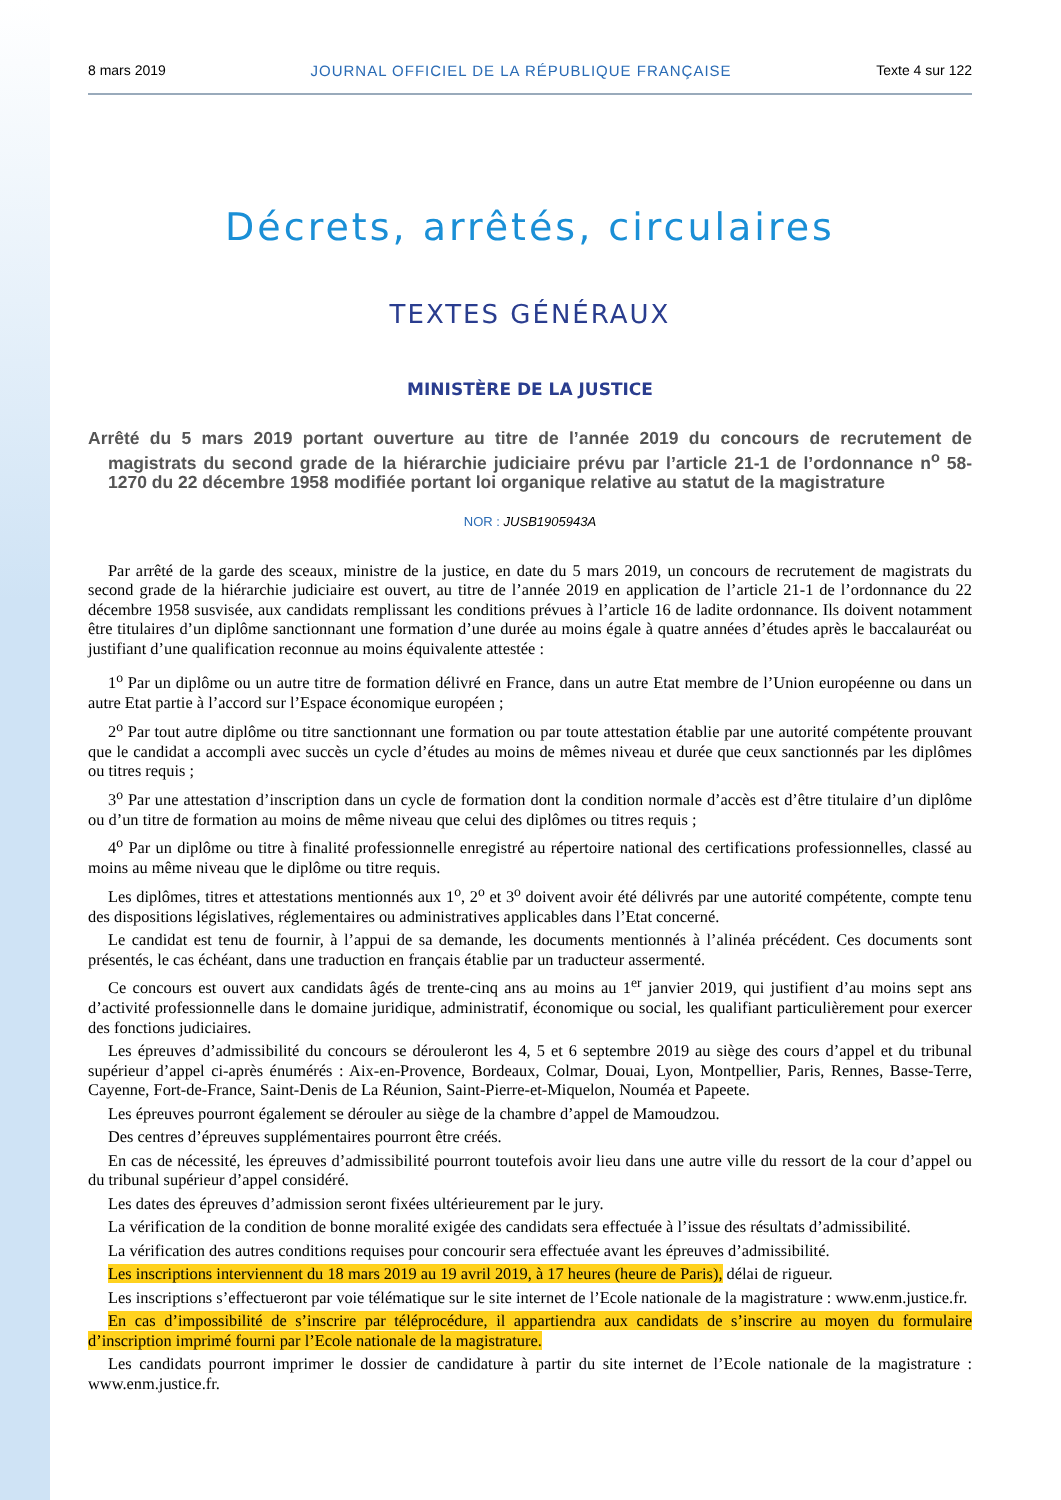8 mars 2019 JOURNAL OFFICIEL DE LA RÉPUBLIQUE FRANÇAISE Texte 4 sur 122
Décrets, arrêtés, circulaires
TEXTES GÉNÉRAUX
MINISTÈRE DE LA JUSTICE
Arrêté du 5 mars 2019 portant ouverture au titre de l’année 2019 du concours de recrutement de magistrats du second grade de la hiérarchie judiciaire prévu par l’article 21-1 de l’ordonnance n<sup>o</sup> 58-1270 du 22 décembre 1958 modifiée portant loi organique relative au statut de la magistrature
NOR : JUSB1905943A
Par arrêté de la garde des sceaux, ministre de la justice, en date du 5 mars 2019, un concours de recrutement de magistrats du second grade de la hiérarchie judiciaire est ouvert, au titre de l’année 2019 en application de l’article 21-1 de l’ordonnance du 22 décembre 1958 susvisée, aux candidats remplissant les conditions prévues à l’article 16 de ladite ordonnance. Ils doivent notamment être titulaires d’un diplôme sanctionnant une formation d’une durée au moins égale à quatre années d’études après le baccalauréat ou justifiant d’une qualification reconnue au moins équivalente attestée :
1<sup>o</sup> Par un diplôme ou un autre titre de formation délivré en France, dans un autre Etat membre de l’Union européenne ou dans un autre Etat partie à l’accord sur l’Espace économique européen ;
2<sup>o</sup> Par tout autre diplôme ou titre sanctionnant une formation ou par toute attestation établie par une autorité compétente prouvant que le candidat a accompli avec succès un cycle d’études au moins de mêmes niveau et durée que ceux sanctionnés par les diplômes ou titres requis ;
3<sup>o</sup> Par une attestation d’inscription dans un cycle de formation dont la condition normale d’accès est d’être titulaire d’un diplôme ou d’un titre de formation au moins de même niveau que celui des diplômes ou titres requis ;
4<sup>o</sup> Par un diplôme ou titre à finalité professionnelle enregistré au répertoire national des certifications professionnelles, classé au moins au même niveau que le diplôme ou titre requis.
Les diplômes, titres et attestations mentionnés aux 1<sup>o</sup>, 2<sup>o</sup> et 3<sup>o</sup> doivent avoir été délivrés par une autorité compétente, compte tenu des dispositions législatives, réglementaires ou administratives applicables dans l’Etat concerné.
Le candidat est tenu de fournir, à l’appui de sa demande, les documents mentionnés à l’alinéa précédent. Ces documents sont présentés, le cas échéant, dans une traduction en français établie par un traducteur assermenté.
Ce concours est ouvert aux candidats âgés de trente-cinq ans au moins au 1<sup>er</sup> janvier 2019, qui justifient d’au moins sept ans d’activité professionnelle dans le domaine juridique, administratif, économique ou social, les qualifiant particulièrement pour exercer des fonctions judiciaires.
Les épreuves d’admissibilité du concours se dérouleront les 4, 5 et 6 septembre 2019 au siège des cours d’appel et du tribunal supérieur d’appel ci-après énumérés : Aix-en-Provence, Bordeaux, Colmar, Douai, Lyon, Montpellier, Paris, Rennes, Basse-Terre, Cayenne, Fort-de-France, Saint-Denis de La Réunion, Saint-Pierre-et-Miquelon, Nouméa et Papeete.
Les épreuves pourront également se dérouler au siège de la chambre d’appel de Mamoudzou.
Des centres d’épreuves supplémentaires pourront être créés.
En cas de nécessité, les épreuves d’admissibilité pourront toutefois avoir lieu dans une autre ville du ressort de la cour d’appel ou du tribunal supérieur d’appel considéré.
Les dates des épreuves d’admission seront fixées ultérieurement par le jury.
La vérification de la condition de bonne moralité exigée des candidats sera effectuée à l’issue des résultats d’admissibilité.
La vérification des autres conditions requises pour concourir sera effectuée avant les épreuves d’admissibilité.
Les inscriptions interviennent du 18 mars 2019 au 19 avril 2019, à 17 heures (heure de Paris), délai de rigueur.
Les inscriptions s’effectueront par voie télématique sur le site internet de l’Ecole nationale de la magistrature : www.enm.justice.fr.
En cas d’impossibilité de s’inscrire par téléprocédure, il appartiendra aux candidats de s’inscrire au moyen du formulaire d’inscription imprimé fourni par l’Ecole nationale de la magistrature.
Les candidats pourront imprimer le dossier de candidature à partir du site internet de l’Ecole nationale de la magistrature : www.enm.justice.fr.